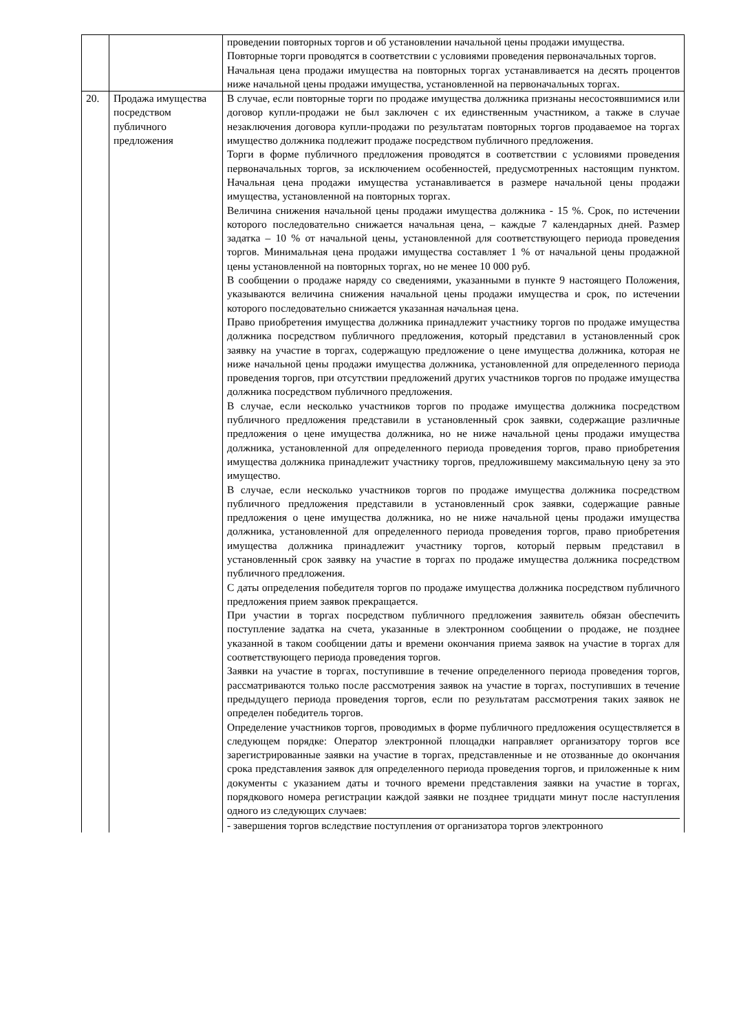| | | проведении повторных торгов и об установлении начальной цены продажи имущества. Повторные торги проводятся в соответствии с условиями проведения первоначальных торгов. Начальная цена продажи имущества на повторных торгах устанавливается на десять процентов ниже начальной цены продажи имущества, установленной на первоначальных торгах. |
| 20. | Продажа имущества посредством публичного предложения | В случае, если повторные торги по продаже имущества должника признаны несостоявшимися или договор купли-продажи не был заключен с их единственным участником, а также в случае незаключения договора купли-продажи по результатам повторных торгов продаваемое на торгах имущество должника подлежит продаже посредством публичного предложения. Торги в форме публичного предложения проводятся в соответствии с условиями проведения первоначальных торгов, за исключением особенностей, предусмотренных настоящим пунктом. Начальная цена продажи имущества устанавливается в размере начальной цены продажи имущества, установленной на повторных торгах. Величина снижения начальной цены продажи имущества должника - 15 %. Срок, по истечении которого последовательно снижается начальная цена, – каждые 7 календарных дней. Размер задатка – 10 % от начальной цены, установленной для соответствующего периода проведения торгов. Минимальная цена продажи имущества составляет 1 % от начальной цены продажной цены установленной на повторных торгах, но не менее 10 000 руб. В сообщении о продаже наряду со сведениями, указанными в пункте 9 настоящего Положения, указываются величина снижения начальной цены продажи имущества и срок, по истечении которого последовательно снижается указанная начальная цена. Право приобретения имущества должника принадлежит участнику торгов по продаже имущества должника посредством публичного предложения, который представил в установленный срок заявку на участие в торгах, содержащую предложение о цене имущества должника, которая не ниже начальной цены продажи имущества должника, установленной для определенного периода проведения торгов, при отсутствии предложений других участников торгов по продаже имущества должника посредством публичного предложения. В случае, если несколько участников торгов по продаже имущества должника посредством публичного предложения представили в установленный срок заявки, содержащие различные предложения о цене имущества должника, но не ниже начальной цены продажи имущества должника, установленной для определенного периода проведения торгов, право приобретения имущества должника принадлежит участнику торгов, предложившему максимальную цену за это имущество. В случае, если несколько участников торгов по продаже имущества должника посредством публичного предложения представили в установленный срок заявки, содержащие равные предложения о цене имущества должника, но не ниже начальной цены продажи имущества должника, установленной для определенного периода проведения торгов, право приобретения имущества должника принадлежит участнику торгов, который первым представил в установленный срок заявку на участие в торгах по продаже имущества должника посредством публичного предложения. С даты определения победителя торгов по продаже имущества должника посредством публичного предложения прием заявок прекращается. При участии в торгах посредством публичного предложения заявитель обязан обеспечить поступление задатка на счета, указанные в электронном сообщении о продаже, не позднее указанной в таком сообщении даты и времени окончания приема заявок на участие в торгах для соответствующего периода проведения торгов. Заявки на участие в торгах, поступившие в течение определенного периода проведения торгов, рассматриваются только после рассмотрения заявок на участие в торгах, поступивших в течение предыдущего периода проведения торгов, если по результатам рассмотрения таких заявок не определен победитель торгов. Определение участников торгов, проводимых в форме публичного предложения осуществляется в следующем порядке: Оператор электронной площадки направляет организатору торгов все зарегистрированные заявки на участие в торгах, представленные и не отозванные до окончания срока представления заявок для определенного периода проведения торгов, и приложенные к ним документы с указанием даты и точного времени представления заявки на участие в торгах, порядкового номера регистрации каждой заявки не позднее тридцати минут после наступления одного из следующих случаев: - завершения торгов вследствие поступления от организатора торгов электронного |